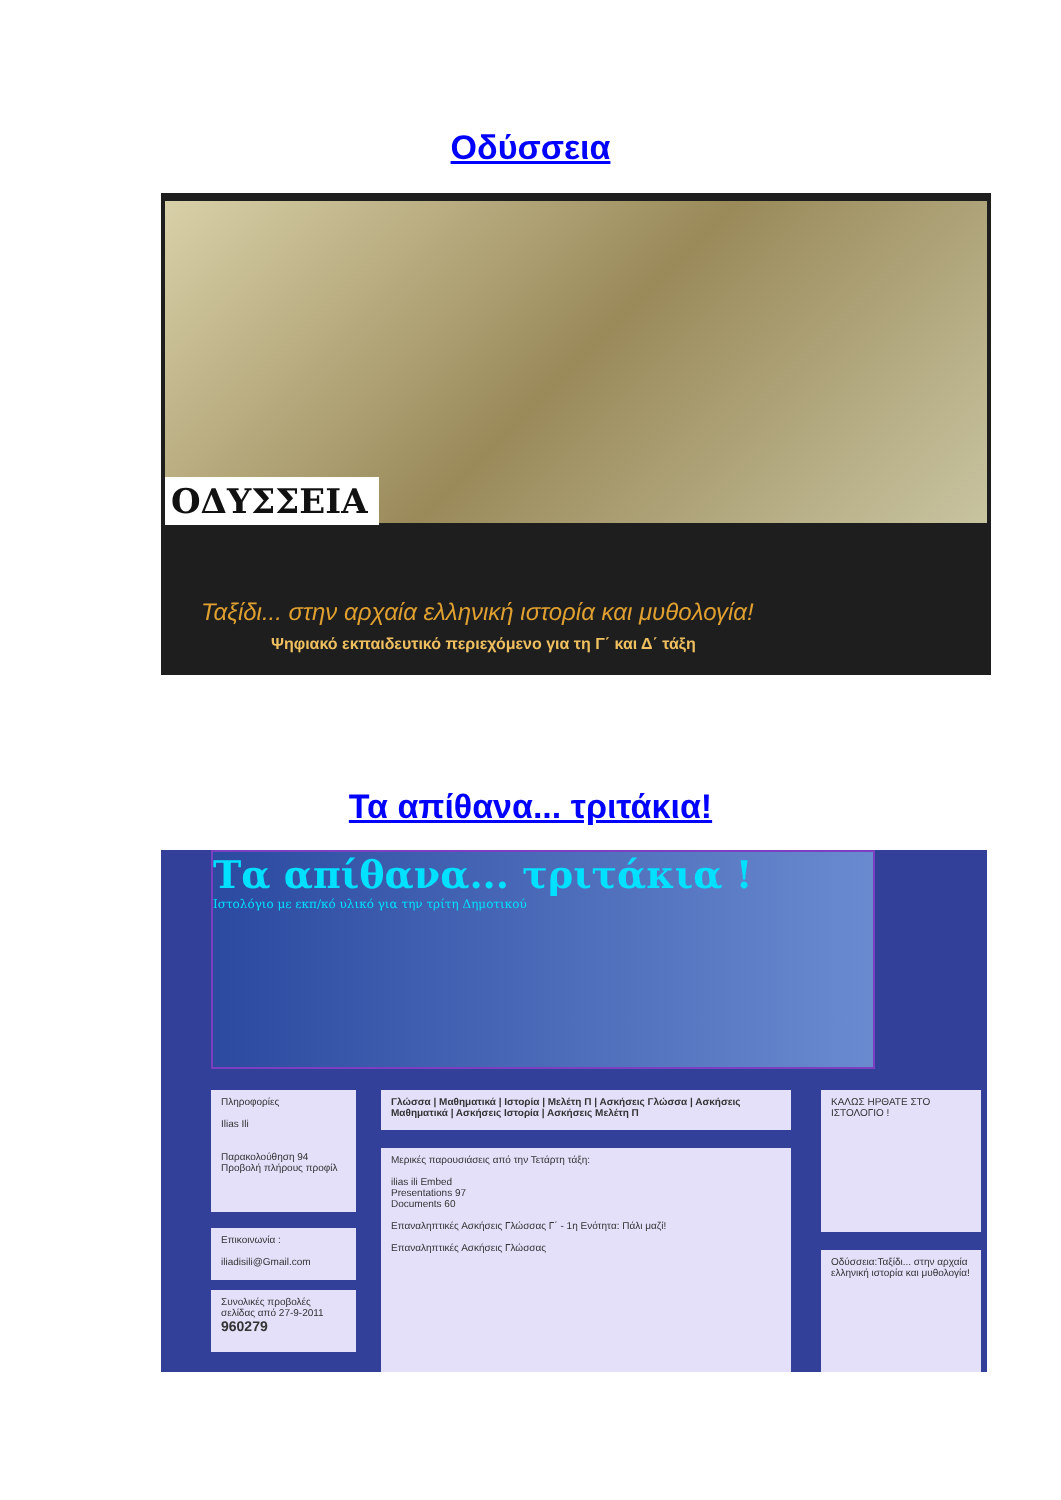Οδύσσεια
ΟΔΥΣΣΕΙΑ
Ταξίδι... στην αρχαία ελληνική ιστορία και μυθολογία!
Ψηφιακό εκπαιδευτικό περιεχόμενο για τη Γ΄ και Δ΄ τάξη
Τα απίθανα... τριτάκια!
Τα απίθανα... τριτάκια !
Ιστολόγιο με εκπ/κό υλικό για την τρίτη Δημοτικού
Πληροφορίες
Ilias Ili
Παρακολούθηση 94
Προβολή πλήρους προφίλ
Επικοινωνία :
iliadisili@Gmail.com
Συνολικές προβολές σελίδας από 27-9-2011
960279
Γλώσσα | Μαθηματικά | Ιστορία | Μελέτη Π | Ασκήσεις Γλώσσα | Ασκήσεις Μαθηματικά | Ασκήσεις Ιστορία | Ασκήσεις Μελέτη Π
Μερικές παρουσιάσεις από την Τετάρτη τάξη:
ilias ili Embed
Presentations 97
Documents 60
Επαναληπτικές Ασκήσεις Γλώσσας Γ΄ - 1η Ενότητα: Πάλι μαζί!
Επαναληπτικές Ασκήσεις Γλώσσας
ΚΑΛΩΣ ΗΡΘΑΤΕ ΣΤΟ ΙΣΤΟΛΟΓΙΟ !
Οδύσσεια:Ταξίδι... στην αρχαία ελληνική ιστορία και μυθολογία!